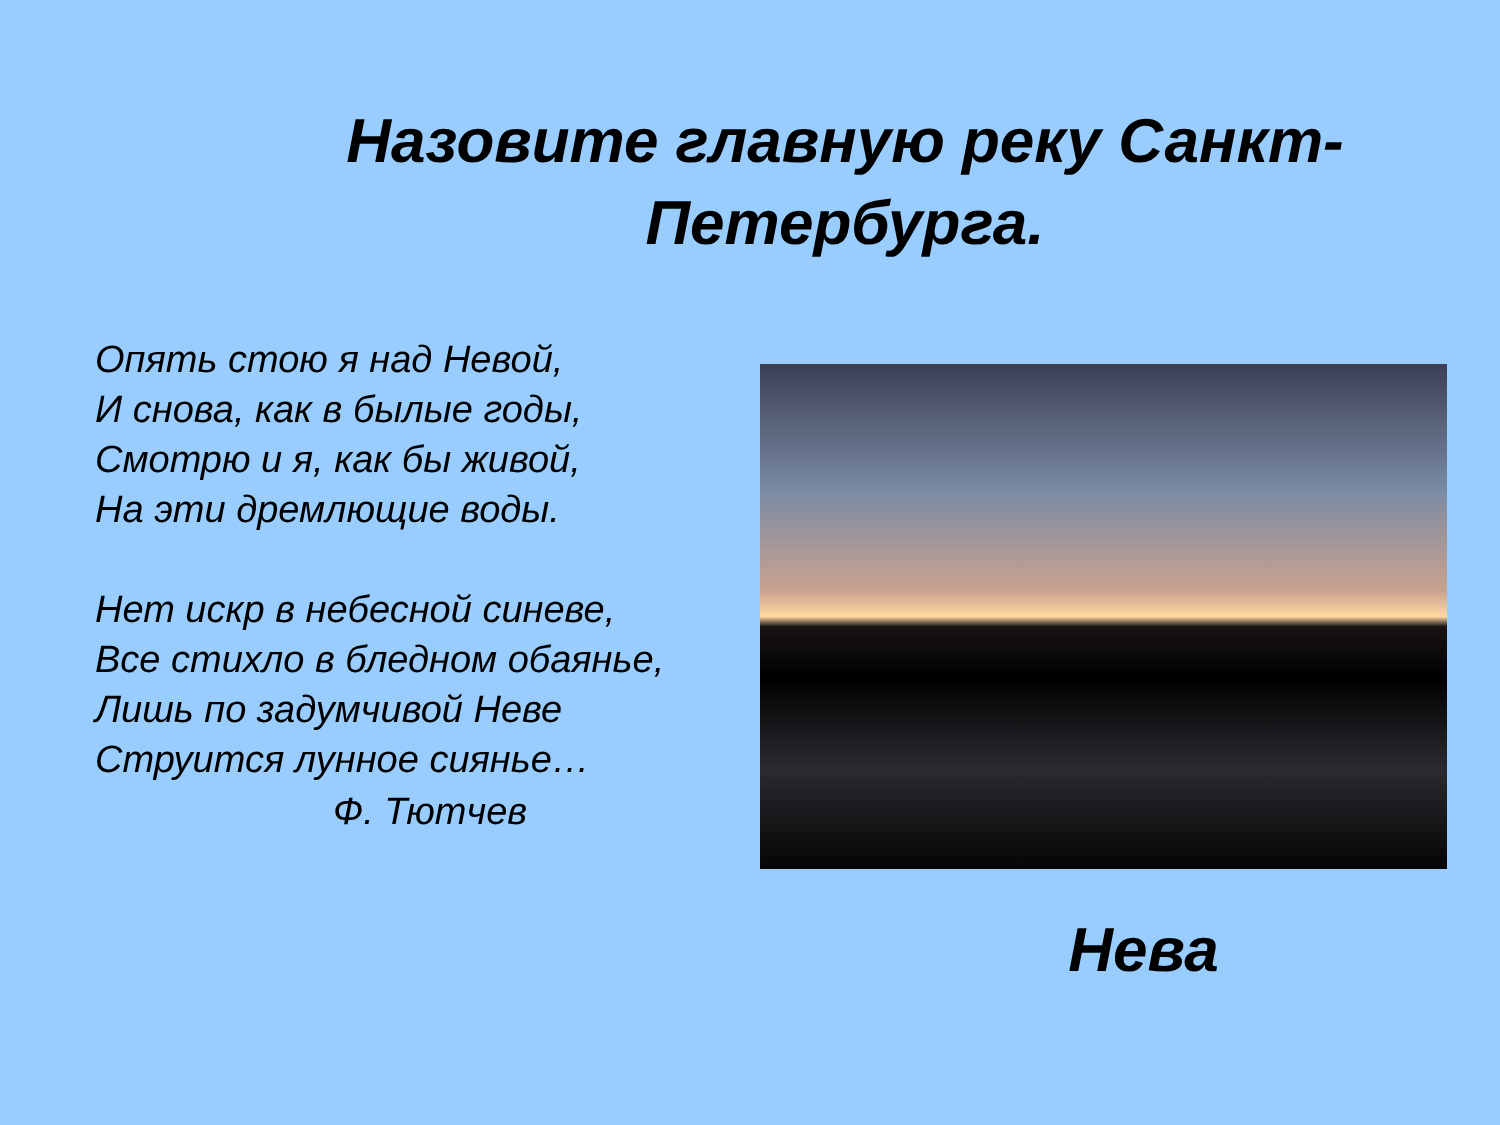Назовите главную реку Санкт-Петербурга.
Опять стою я над Невой,
И снова, как в былые годы,
Смотрю и я, как бы живой,
На эти дремлющие воды.
Нет искр в небесной синеве,
Все стихло в бледном обаянье,
Лишь по задумчивой Неве
Струится лунное сиянье…
Ф. Тютчев
Нева